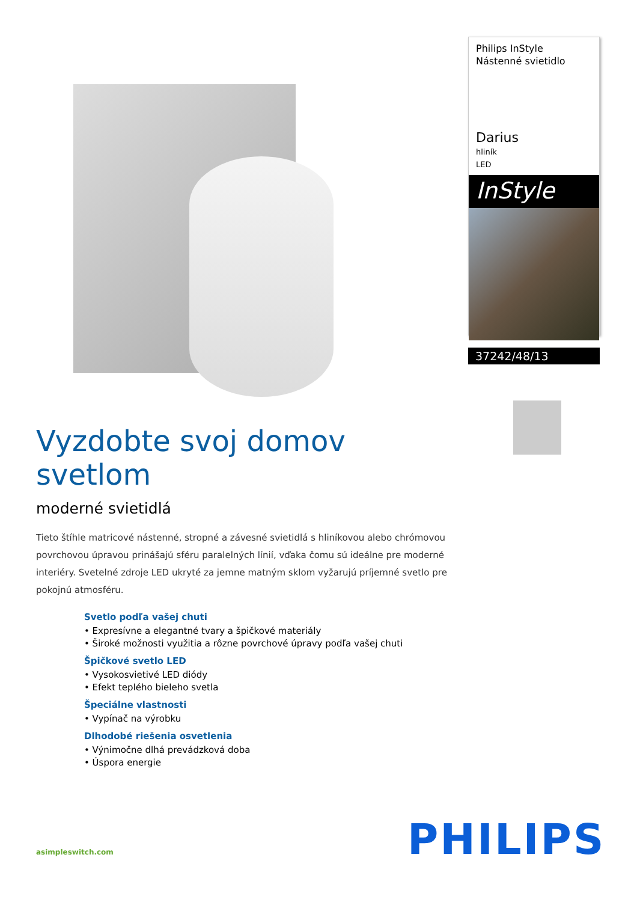Vyzdobte svoj domov svetlom
moderné svietidlá
Tieto štíhle matricové nástenné, stropné a závesné svietidlá s hliníkovou alebo chrómovou povrchovou úpravou prinášajú sféru paralelných línií, vďaka čomu sú ideálne pre moderné interiéry. Svetelné zdroje LED ukryté za jemne matným sklom vyžarujú príjemné svetlo pre pokojnú atmosféru.
Svetlo podľa vašej chuti
• Expresívne a elegantné tvary a špičkové materiály
• Široké možnosti využitia a rôzne povrchové úpravy podľa vašej chuti
Špičkové svetlo LED
• Vysokosvietivé LED diódy
• Efekt teplého bieleho svetla
Špeciálne vlastnosti
• Vypínač na výrobku
Dlhodobé riešenia osvetlenia
• Výnimočne dlhá prevádzková doba
• Úspora energie
Philips InStyle
Nástenné svietidlo
Darius
hliník
LED
InStyle
37242/48/13
asimpleswitch.com
PHILIPS